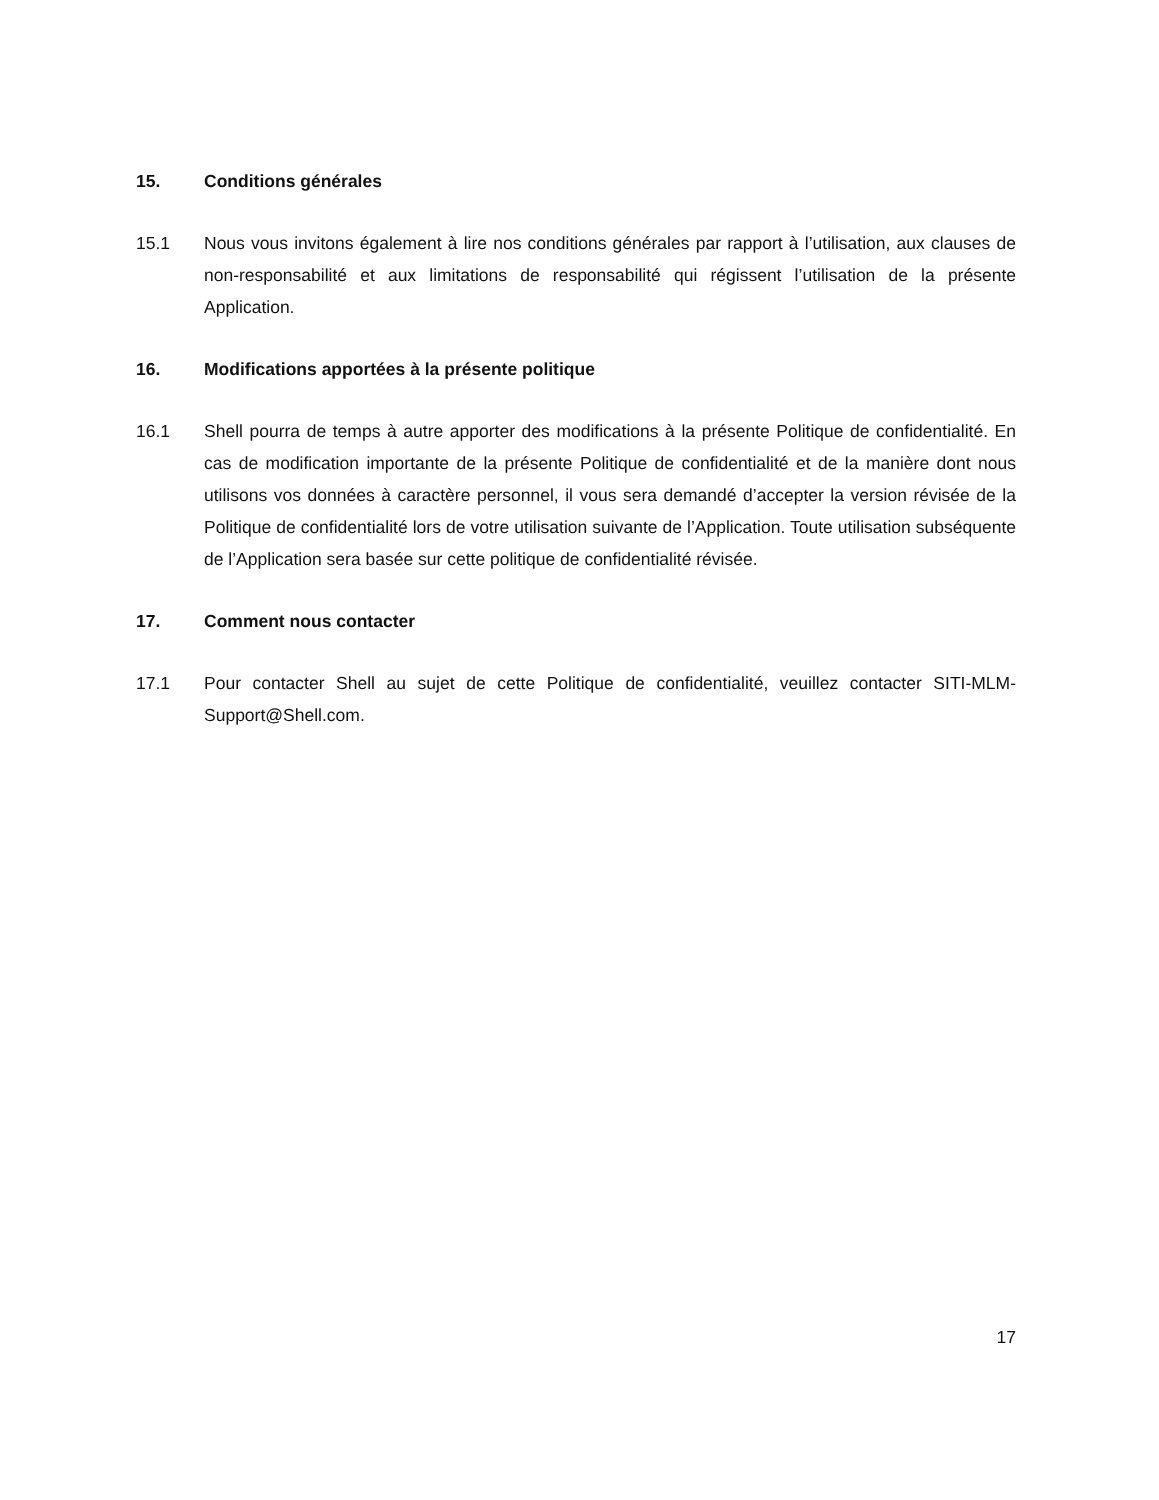15. Conditions générales
15.1 Nous vous invitons également à lire nos conditions générales par rapport à l’utilisation, aux clauses de non-responsabilité et aux limitations de responsabilité qui régissent l’utilisation de la présente Application.
16. Modifications apportées à la présente politique
16.1 Shell pourra de temps à autre apporter des modifications à la présente Politique de confidentialité. En cas de modification importante de la présente Politique de confidentialité et de la manière dont nous utilisons vos données à caractère personnel, il vous sera demandé d’accepter la version révisée de la Politique de confidentialité lors de votre utilisation suivante de l’Application. Toute utilisation subséquente de l’Application sera basée sur cette politique de confidentialité révisée.
17. Comment nous contacter
17.1 Pour contacter Shell au sujet de cette Politique de confidentialité, veuillez contacter SITI-MLM-Support@Shell.com.
17